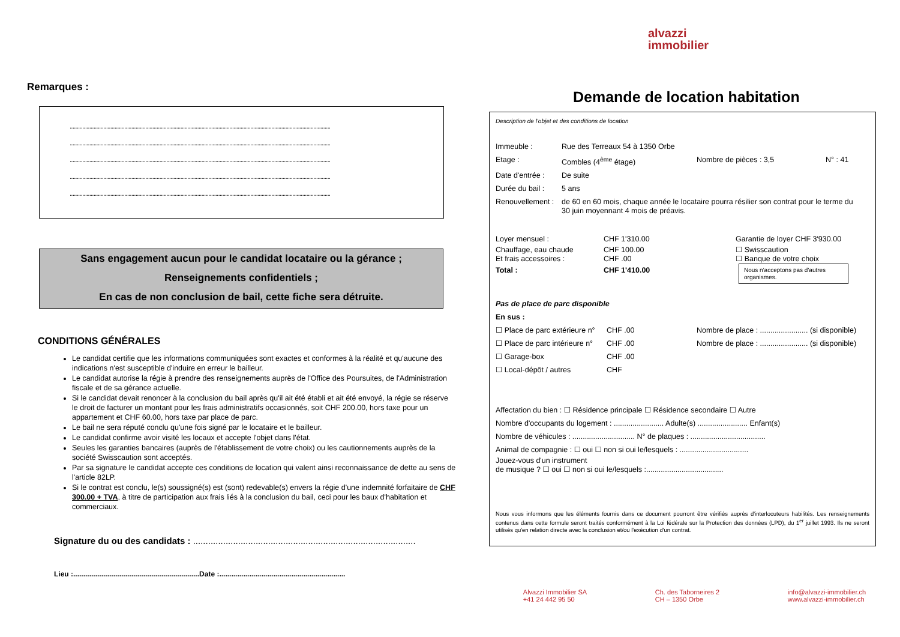Remarques :
..........................................................................................................................................................................................
..........................................................................................................................................................................................
..........................................................................................................................................................................................
..........................................................................................................................................................................................
..........................................................................................................................................................................................
Sans engagement aucun pour le candidat locataire ou la gérance ;
Renseignements confidentiels ;
En cas de non conclusion de bail, cette fiche sera détruite.
CONDITIONS GÉNÉRALES
Le candidat certifie que les informations communiquées sont exactes et conformes à la réalité et qu'aucune des indications n'est susceptible d'induire en erreur le bailleur.
Le candidat autorise la régie à prendre des renseignements auprès de l'Office des Poursuites, de l'Administration fiscale et de sa gérance actuelle.
Si le candidat devait renoncer à la conclusion du bail après qu'il ait été établi et ait été envoyé, la régie se réserve le droit de facturer un montant pour les frais administratifs occasionnés, soit CHF 200.00, hors taxe pour un appartement et CHF 60.00, hors taxe par place de parc.
Le bail ne sera réputé conclu qu'une fois signé par le locataire et le bailleur.
Le candidat confirme avoir visité les locaux et accepte l'objet dans l'état.
Seules les garanties bancaires (auprès de l'établissement de votre choix) ou les cautionnements auprès de la société Swisscaution sont acceptés.
Par sa signature le candidat accepte ces conditions de location qui valent ainsi reconnaissance de dette au sens de l'article 82LP.
Si le contrat est conclu, le(s) soussigné(s) est (sont) redevable(s) envers la régie d'une indemnité forfaitaire de CHF 300.00 + TVA, à titre de participation aux frais liés à la conclusion du bail, ceci pour les baux d'habitation et commerciaux.
Signature du ou des candidats : .........................................................................................
Lieu :...............................................................Date :...............................................................
alvazzi
immobilier
Demande de location habitation
Description de l'objet et des conditions de location
Immeuble : Rue des Terreaux 54 à 1350 Orbe
Etage : Combles (4<sup>ème</sup> étage) Nombre de pièces : 3,5 N° : 41
Date d'entrée : De suite
Durée du bail : 5 ans
Renouvellement : de 60 en 60 mois, chaque année le locataire pourra résilier son contrat pour le terme du 30 juin moyennant 4 mois de préavis.
Loyer mensuel : CHF 1'310.00 Garantie de loyer CHF 3'930.00
Chauffage, eau chaude
Et frais accessoires : CHF 100.00
CHF .00 ☐ Swisscaution
☐ Banque de votre choix
Total : CHF 1'410.00 Nous n'acceptons pas d'autres organismes.
Pas de place de parc disponible
En sus :
☐ Place de parc extérieure n° CHF .00 Nombre de place : ....................... (si disponible)
☐ Place de parc intérieure n° CHF .00 Nombre de place : ....................... (si disponible)
☐ Garage-box CHF .00
☐ Local-dépôt / autres CHF
Affectation du bien : ☐ Résidence principale ☐ Résidence secondaire ☐ Autre
Nombre d'occupants du logement : ........................ Adulte(s) ........................ Enfant(s)
Nombre de véhicules : .............................. N° de plaques : ....................................
Animal de compagnie : ☐ oui ☐ non si oui le/lesquels : .................................
Jouez-vous d'un instrument
de musique ? ☐ oui ☐ non si oui le/lesquels :.....................................
Nous vous informons que les éléments fournis dans ce document pourront être vérifiés auprès d'interlocuteurs habilités. Les renseignements contenus dans cette formule seront traités conformément à la Loi fédérale sur la Protection des données (LPD), du 1<sup>er</sup> juillet 1993. Ils ne seront utilisés qu'en relation directe avec la conclusion et/ou l'exécution d'un contrat.
Alvazzi Immobilier SA
+41 24 442 95 50
Ch. des Taborneires 2
CH – 1350 Orbe
info@alvazzi-immobilier.ch
www.alvazzi-immobilier.ch